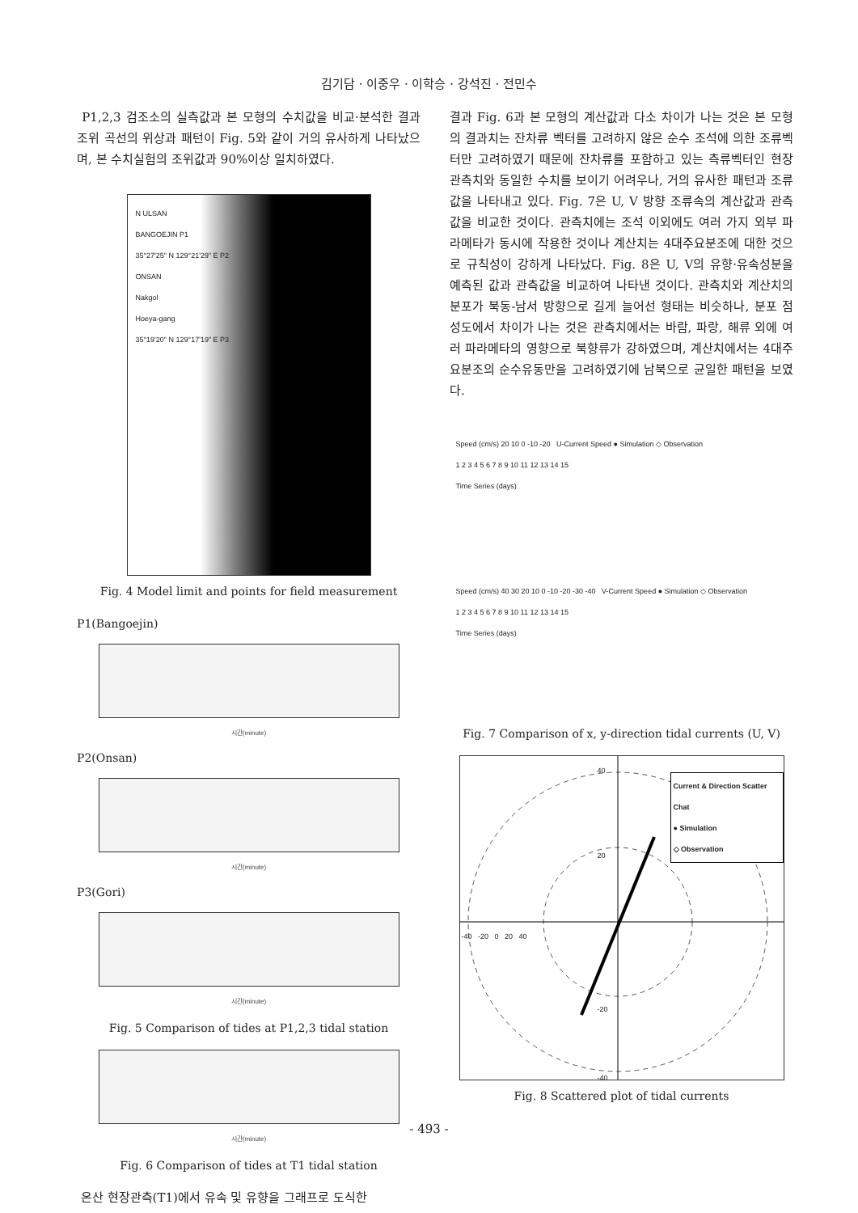김기담 · 이중우 · 이학승 · 강석진 · 전민수
P1,2,3 검조소의 실측값과 본 모형의 수치값을 비교·분석한 결과 조위 곡선의 위상과 패턴이 Fig. 5와 같이 거의 유사하게 나타났으며, 본 수치실험의 조위값과 90%이상 일치하였다.
N ULSAN
BANGOEJIN P1
35°27'25" N 129°21'29" E P2
ONSAN
Nakgol
Hoeya-gang
35°19'20" N 129°17'19" E P3
Fig. 4 Model limit and points for field measurement
P1(Bangoejin)
시간(minute)
P2(Onsan)
시간(minute)
P3(Gori)
시간(minute)
Fig. 5 Comparison of tides at P1,2,3 tidal station
시간(minute)
Fig. 6 Comparison of tides at T1 tidal station
온산 현장관측(T1)에서 유속 및 유향을 그래프로 도식한
결과 Fig. 6과 본 모형의 계산값과 다소 차이가 나는 것은 본 모형의 결과치는 잔차류 벡터를 고려하지 않은 순수 조석에 의한 조류벡터만 고려하였기 때문에 잔차류를 포함하고 있는 측류벡터인 현장 관측치와 동일한 수치를 보이기 어려우나, 거의 유사한 패턴과 조류값을 나타내고 있다. Fig. 7은 U, V 방향 조류속의 계산값과 관측값을 비교한 것이다. 관측치에는 조석 이외에도 여러 가지 외부 파라메타가 동시에 작용한 것이나 계산치는 4대주요분조에 대한 것으로 규칙성이 강하게 나타났다. Fig. 8은 U, V의 유향·유속성분을 예측된 값과 관측값을 비교하여 나타낸 것이다. 관측치와 계산치의 분포가 북동-남서 방향으로 길게 늘어선 형태는 비슷하나, 분포 점성도에서 차이가 나는 것은 관측치에서는 바람, 파랑, 해류 외에 여러 파라메타의 영향으로 북향류가 강하였으며, 계산치에서는 4대주요분조의 순수유동만을 고려하였기에 남북으로 균일한 패턴을 보였다.
Speed (cm/s) 20 10 0 -10 -20 U-Current Speed ● Simulation ◇ Observation
1 2 3 4 5 6 7 8 9 10 11 12 13 14 15
Time Series (days)
Speed (cm/s) 40 30 20 10 0 -10 -20 -30 -40 V-Current Speed ● Simulation ◇ Observation
1 2 3 4 5 6 7 8 9 10 11 12 13 14 15
Time Series (days)
Fig. 7 Comparison of x, y-direction tidal currents (U, V)
Current & Direction Scatter Chat
● Simulation
◇ Observation
-40 -20 0 20 40
40
20
-20
-40
Fig. 8 Scattered plot of tidal currents
- 493 -